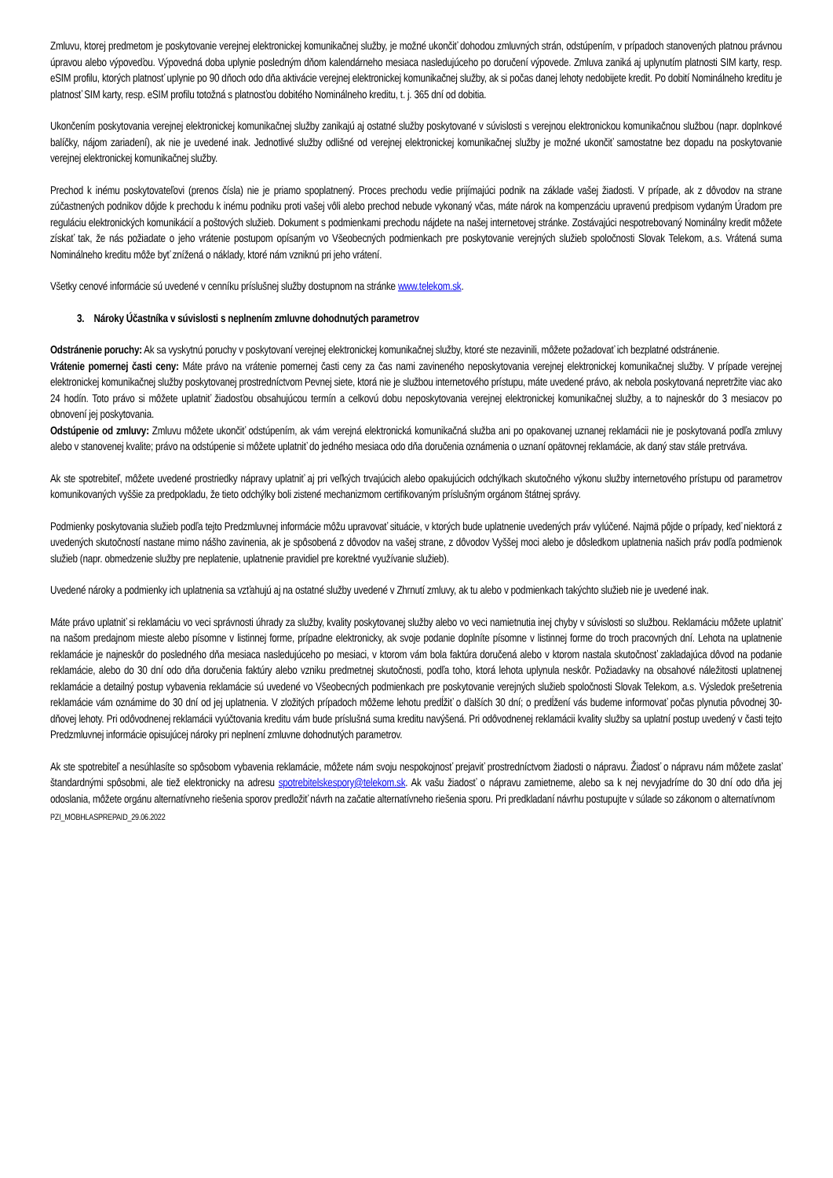Zmluvu, ktorej predmetom je poskytovanie verejnej elektronickej komunikačnej služby, je možné ukončiť dohodou zmluvných strán, odstúpením, v prípadoch stanovených platnou právnou úpravou alebo výpoveďou. Výpovedná doba uplynie posledným dňom kalendárneho mesiaca nasledujúceho po doručení výpovede. Zmluva zaniká aj uplynutím platnosti SIM karty, resp. eSIM profilu, ktorých platnosť uplynie po 90 dňoch odo dňa aktivácie verejnej elektronickej komunikačnej služby, ak si počas danej lehoty nedobijete kredit. Po dobití Nominálneho kreditu je platnosť SIM karty, resp. eSIM profilu totožná s platnosťou dobitého Nominálneho kreditu, t. j. 365 dní od dobitia.
Ukončením poskytovania verejnej elektronickej komunikačnej služby zanikajú aj ostatné služby poskytované v súvislosti s verejnou elektronickou komunikačnou službou (napr. doplnkové balíčky, nájom zariadení), ak nie je uvedené inak. Jednotlivé služby odlišné od verejnej elektronickej komunikačnej služby je možné ukončiť samostatne bez dopadu na poskytovanie verejnej elektronickej komunikačnej služby.
Prechod k inému poskytovateľovi (prenos čísla) nie je priamo spoplatnený. Proces prechodu vedie prijímajúci podnik na základe vašej žiadosti. V prípade, ak z dôvodov na strane zúčastnených podnikov dôjde k prechodu k inému podniku proti vašej vôli alebo prechod nebude vykonaný včas, máte nárok na kompenzáciu upravenú predpisom vydaným Úradom pre reguláciu elektronických komunikácií a poštových služieb. Dokument s podmienkami prechodu nájdete na našej internetovej stránke. Zostávajúci nespotrebovaný Nominálny kredit môžete získať tak, že nás požiadate o jeho vrátenie postupom opísaným vo Všeobecných podmienkach pre poskytovanie verejných služieb spoločnosti Slovak Telekom, a.s. Vrátená suma Nominálneho kreditu môže byť znížená o náklady, ktoré nám vzniknú pri jeho vrátení.
Všetky cenové informácie sú uvedené v cenníku príslušnej služby dostupnom na stránke www.telekom.sk.
3. Nároky Účastníka v súvislosti s neplnením zmluvne dohodnutých parametrov
Odstránenie poruchy: Ak sa vyskytnú poruchy v poskytovaní verejnej elektronickej komunikačnej služby, ktoré ste nezavinili, môžete požadovať ich bezplatné odstránenie.
Vrátenie pomernej časti ceny: Máte právo na vrátenie pomernej časti ceny za čas nami zavineného neposkytovania verejnej elektronickej komunikačnej služby. V prípade verejnej elektronickej komunikačnej služby poskytovanej prostredníctvom Pevnej siete, ktorá nie je službou internetového prístupu, máte uvedené právo, ak nebola poskytovaná nepretržite viac ako 24 hodín. Toto právo si môžete uplatniť žiadosťou obsahujúcou termín a celkovú dobu neposkytovania verejnej elektronickej komunikačnej služby, a to najneskôr do 3 mesiacov po obnovení jej poskytovania.
Odstúpenie od zmluvy: Zmluvu môžete ukončiť odstúpením, ak vám verejná elektronická komunikačná služba ani po opakovanej uznanej reklamácii nie je poskytovaná podľa zmluvy alebo v stanovenej kvalite; právo na odstúpenie si môžete uplatniť do jedného mesiaca odo dňa doručenia oznámenia o uznaní opätovnej reklamácie, ak daný stav stále pretrváva.
Ak ste spotrebiteľ, môžete uvedené prostriedky nápravy uplatniť aj pri veľkých trvajúcich alebo opakujúcich odchýlkach skutočného výkonu služby internetového prístupu od parametrov komunikovaných vyššie za predpokladu, že tieto odchýlky boli zistené mechanizmom certifikovaným príslušným orgánom štátnej správy.
Podmienky poskytovania služieb podľa tejto Predzmluvnej informácie môžu upravovať situácie, v ktorých bude uplatnenie uvedených práv vylúčené. Najmä pôjde o prípady, keď niektorá z uvedených skutočností nastane mimo nášho zavinenia, ak je spôsobená z dôvodov na vašej strane, z dôvodov Vyššej moci alebo je dôsledkom uplatnenia našich práv podľa podmienok služieb (napr. obmedzenie služby pre neplatenie, uplatnenie pravidiel pre korektné využívanie služieb).
Uvedené nároky a podmienky ich uplatnenia sa vzťahujú aj na ostatné služby uvedené v Zhrnutí zmluvy, ak tu alebo v podmienkach takýchto služieb nie je uvedené inak.
Máte právo uplatniť si reklamáciu vo veci správnosti úhrady za služby, kvality poskytovanej služby alebo vo veci namietnutia inej chyby v súvislosti so službou. Reklamáciu môžete uplatniť na našom predajnom mieste alebo písomne v listinnej forme, prípadne elektronicky, ak svoje podanie doplníte písomne v listinnej forme do troch pracovných dní. Lehota na uplatnenie reklamácie je najneskôr do posledného dňa mesiaca nasledujúceho po mesiaci, v ktorom vám bola faktúra doručená alebo v ktorom nastala skutočnosť zakladajúca dôvod na podanie reklamácie, alebo do 30 dní odo dňa doručenia faktúry alebo vzniku predmetnej skutočnosti, podľa toho, ktorá lehota uplynula neskôr. Požiadavky na obsahové náležitosti uplatnenej reklamácie a detailný postup vybavenia reklamácie sú uvedené vo Všeobecných podmienkach pre poskytovanie verejných služieb spoločnosti Slovak Telekom, a.s. Výsledok prešetrenia reklamácie vám oznámime do 30 dní od jej uplatnenia. V zložitých prípadoch môžeme lehotu predĺžiť o ďalších 30 dní; o predĺžení vás budeme informovať počas plynutia pôvodnej 30-dňovej lehoty. Pri odôvodnenej reklamácii vyúčtovania kreditu vám bude príslušná suma kreditu navýšená. Pri odôvodnenej reklamácii kvality služby sa uplatní postup uvedený v časti tejto Predzmluvnej informácie opisujúcej nároky pri neplnení zmluvne dohodnutých parametrov.
Ak ste spotrebiteľ a nesúhlasíte so spôsobom vybavenia reklamácie, môžete nám svoju nespokojnosť prejaviť prostredníctvom žiadosti o nápravu. Žiadosť o nápravu nám môžete zaslať štandardnými spôsobmi, ale tiež elektronicky na adresu spotrebitelskespory@telekom.sk. Ak vašu žiadosť o nápravu zamietneme, alebo sa k nej nevyjadríme do 30 dní odo dňa jej odoslania, môžete orgánu alternatívneho riešenia sporov predložiť návrh na začatie alternatívneho riešenia sporu. Pri predkladaní návrhu postupujte v súlade so zákonom o alternatívnom
PZI_MOBHLASPREPAID_29.06.2022